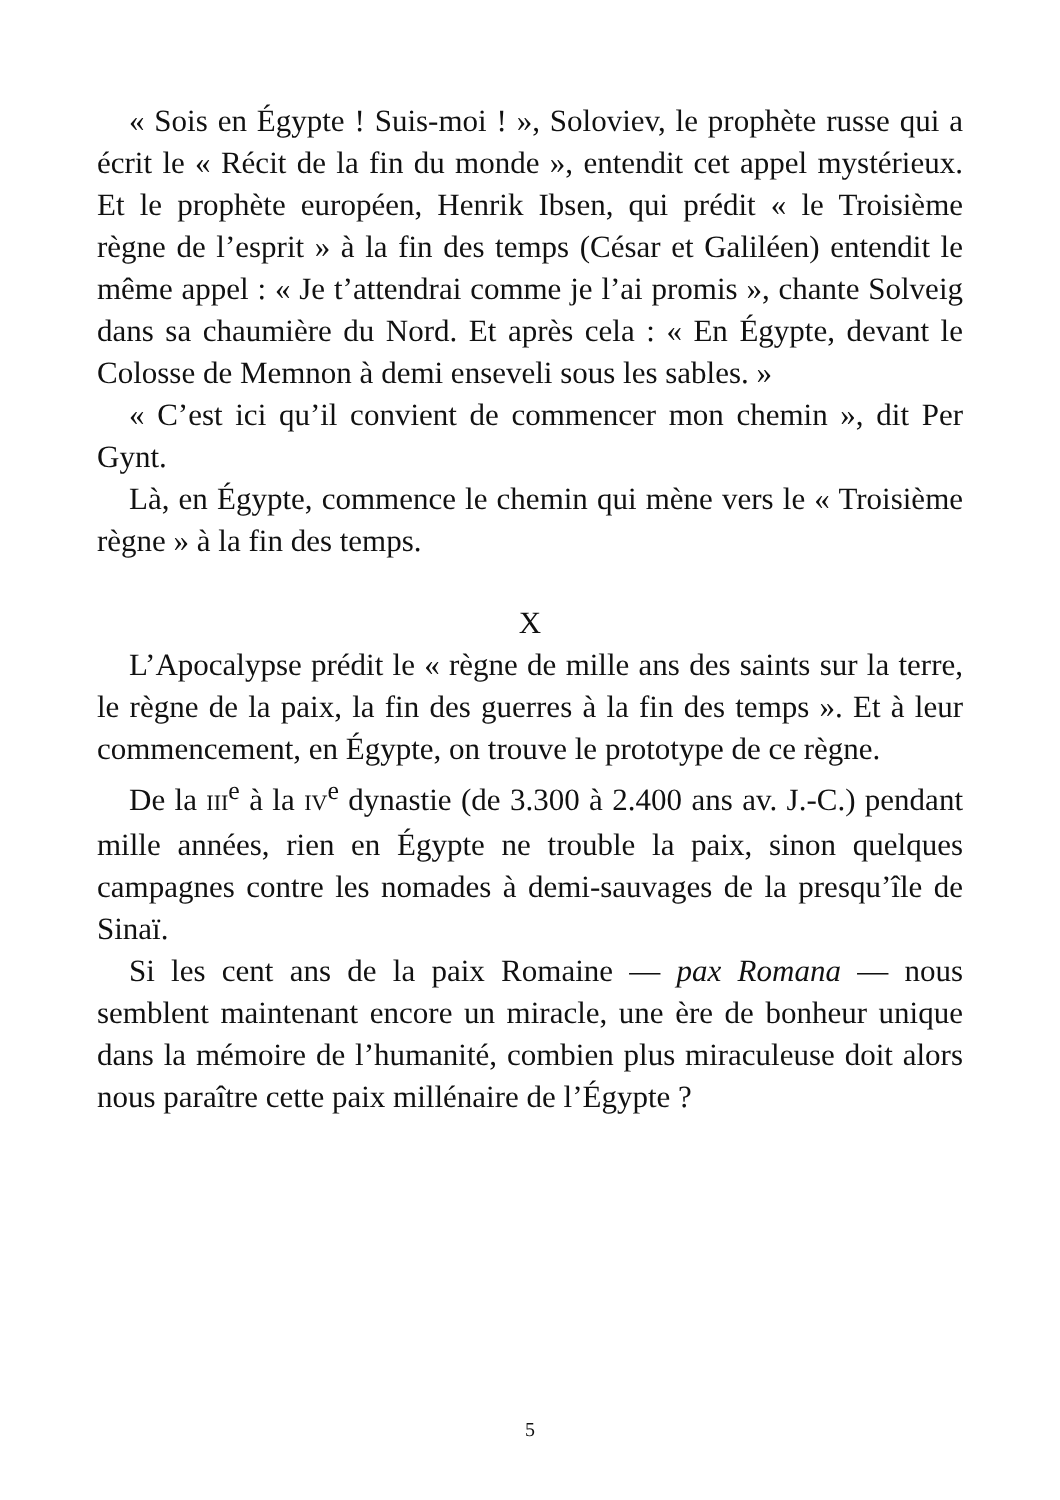« Sois en Égypte ! Suis-moi ! », Soloviev, le prophète russe qui a écrit le « Récit de la fin du monde », entendit cet appel mystérieux. Et le prophète européen, Henrik Ibsen, qui prédit « le Troisième règne de l’esprit » à la fin des temps (César et Galiléen) entendit le même appel : « Je t’attendrai comme je l’ai promis », chante Solveig dans sa chaumière du Nord. Et après cela : « En Égypte, devant le Colosse de Memnon à demi enseveli sous les sables. »
« C’est ici qu’il convient de commencer mon chemin », dit Per Gynt.
Là, en Égypte, commence le chemin qui mène vers le « Troisième règne » à la fin des temps.
X
L’Apocalypse prédit le « règne de mille ans des saints sur la terre, le règne de la paix, la fin des guerres à la fin des temps ». Et à leur commencement, en Égypte, on trouve le prototype de ce règne.
De la III<sup>e</sup> à la IV<sup>e</sup> dynastie (de 3.300 à 2.400 ans av. J.-C.) pendant mille années, rien en Égypte ne trouble la paix, sinon quelques campagnes contre les nomades à demi-sauvages de la presqu’île de Sinaï.
Si les cent ans de la paix Romaine — pax Romana — nous semblent maintenant encore un miracle, une ère de bonheur unique dans la mémoire de l’humanité, combien plus miraculeuse doit alors nous paraître cette paix millénaire de l’Égypte ?
5